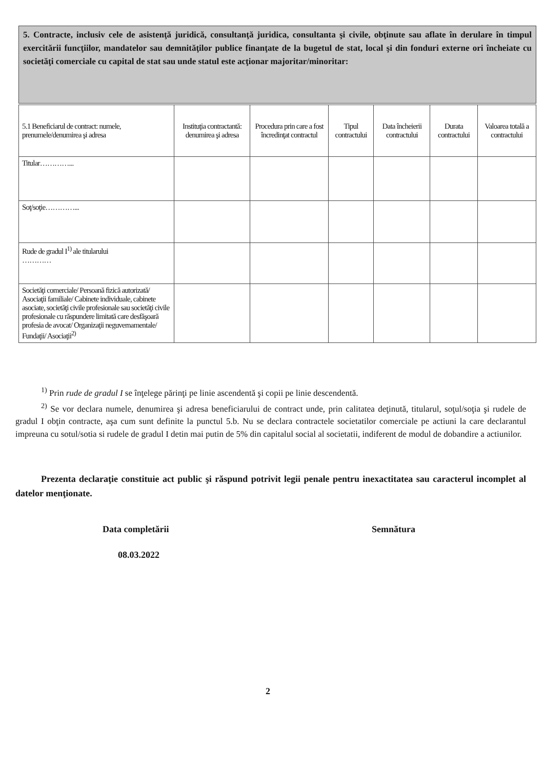5. Contracte, inclusiv cele de asistenţă juridică, consultanţă juridica, consultanta şi civile, obţinute sau aflate în derulare în timpul exercitării funcţiilor, mandatelor sau demnităţilor publice finanţate de la bugetul de stat, local şi din fonduri externe ori încheiate cu societăţi comerciale cu capital de stat sau unde statul este acţionar majoritar/minoritar:
| 5.1 Beneficiarul de contract: numele, prenumele/denumirea şi adresa | Instituţia contractantă: denumirea şi adresa | Procedura prin care a fost încredinţat contractul | Tipul contractului | Data încheierii contractului | Durata contractului | Valoarea totală a contractului |
| --- | --- | --- | --- | --- | --- | --- |
| Titular…………... | | | | | | |
| Soţ/soţie…………... | | | | | | |
| Rude de gradul I<sup>1)</sup> ale titularului ………… | | | | | | |
| Societăţi comerciale/ Persoană fizică autorizată/ Asociaţii familiale/ Cabinete individuale, cabinete asociate, societăţi civile profesionale sau societăţi civile profesionale cu răspundere limitată care desfăşoară profesia de avocat/ Organizaţii neguvernamentale/ Fundaţii/ Asociaţii<sup>2)</sup> | | | | | | |
<sup>1)</sup> Prin rude de gradul I se înţelege părinţi pe linie ascendentă şi copii pe linie descendentă.
<sup>2)</sup> Se vor declara numele, denumirea şi adresa beneficiarului de contract unde, prin calitatea deţinută, titularul, soţul/soţia şi rudele de gradul I obţin contracte, aşa cum sunt definite la punctul 5.b. Nu se declara contractele societatilor comerciale pe actiuni la care declarantul impreuna cu sotul/sotia si rudele de gradul I detin mai putin de 5% din capitalul social al societatii, indiferent de modul de dobandire a actiunilor.
Prezenta declaraţie constituie act public şi răspund potrivit legii penale pentru inexactitatea sau caracterul incomplet al datelor menţionate.
Data completării Semnătura
08.03.2022
2